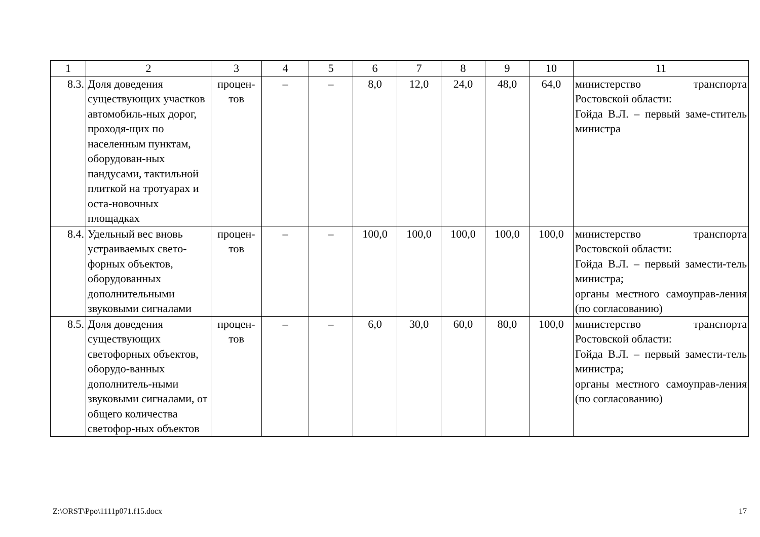| 1 | 2 | 3 | 4 | 5 | 6 | 7 | 8 | 9 | 10 | 11 |
| --- | --- | --- | --- | --- | --- | --- | --- | --- | --- | --- |
| 8.3. | Доля доведения существующих участков автомобиль-ных дорог, проходя-щих по населенным пунктам, оборудован-ных пандусами, тактильной плиткой на тротуарах и оста-новочных площадках | процен-тов | – | – | 8,0 | 12,0 | 24,0 | 48,0 | 64,0 | министерство транспорта Ростовской области: Гойда В.Л. – первый заме-ститель министра |
| 8.4. | Удельный вес вновь устраиваемых свето-форных объектов, оборудованных дополнительными звуковыми сигналами | процен-тов | – | – | 100,0 | 100,0 | 100,0 | 100,0 | 100,0 | министерство транспорта Ростовской области: Гойда В.Л. – первый замести-тель министра; органы местного самоуправ-ления (по согласованию) |
| 8.5. | Доля доведения существующих светофорных объектов, оборудо-ванных дополнитель-ными звуковыми сигналами, от общего количества светофор-ных объектов | процен-тов | – | – | 6,0 | 30,0 | 60,0 | 80,0 | 100,0 | министерство транспорта Ростовской области: Гойда В.Л. – первый замести-тель министра; органы местного самоуправ-ления (по согласованию) |
Z:\ORST\Ppo\1111p071.f15.docx 17